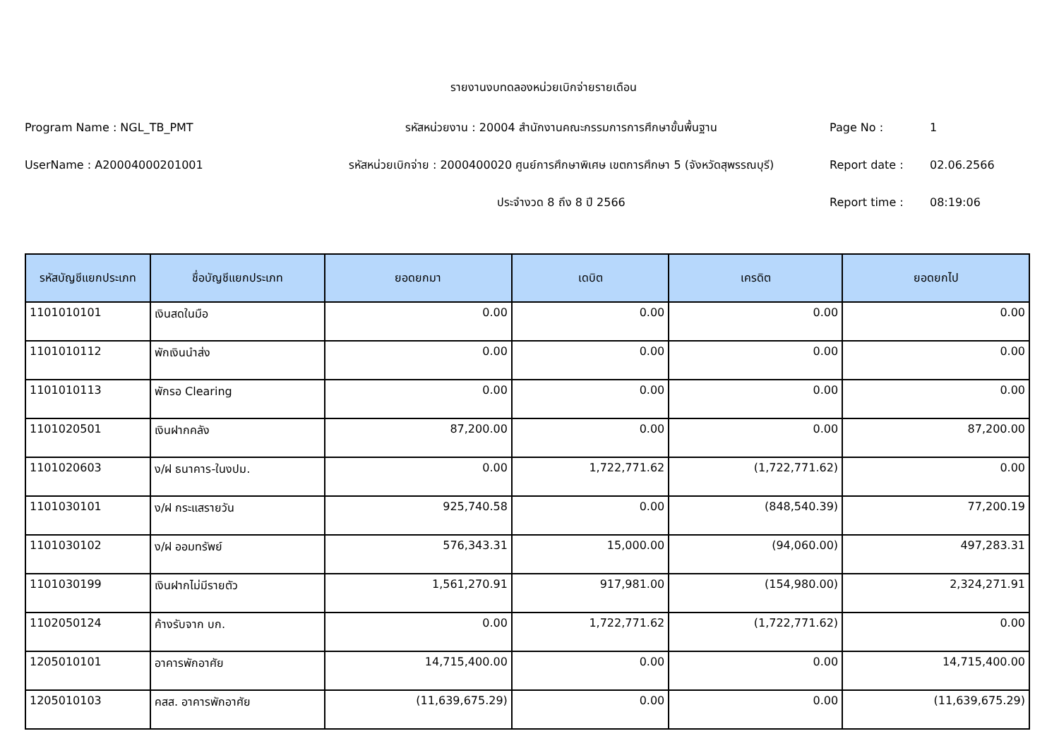รายงานงบทดลองหน่วยเบิกจ่ายรายเดือน
Program Name : NGL_TB_PMT รหัสหน่วยงาน : 20004 สำนักงานคณะกรรมการการศึกษาขั้นพื้นฐาน Page No : 1
UserName : A20004000201001
รหัสหน่วยเบิกจ่าย : 2000400020 ศูนย์การศึกษาพิเศษ เขตการศึกษา 5 (จังหวัดสุพรรณบุรี)
Report date : 02.06.2566
ประจำงวด 8 ถึง 8 ปี 2566 Report time : 08:19:06
| รหัสบัญชีแยกประเภท | ชื่อบัญชีแยกประเภท | ยอดยกมา | เดบิต | เครดิต | ยอดยกไป |
| --- | --- | --- | --- | --- | --- |
| 1101010101 | เงินสดในมือ | 0.00 | 0.00 | 0.00 | 0.00 |
| 1101010112 | พักเงินนำส่ง | 0.00 | 0.00 | 0.00 | 0.00 |
| 1101010113 | พักรอ Clearing | 0.00 | 0.00 | 0.00 | 0.00 |
| 1101020501 | เงินฝากคลัง | 87,200.00 | 0.00 | 0.00 | 87,200.00 |
| 1101020603 | ง/ฝ ธนาคาร-ในงปม. | 0.00 | 1,722,771.62 | (1,722,771.62) | 0.00 |
| 1101030101 | ง/ฝ กระแสรายวัน | 925,740.58 | 0.00 | (848,540.39) | 77,200.19 |
| 1101030102 | ง/ฝ ออมทรัพย์ | 576,343.31 | 15,000.00 | (94,060.00) | 497,283.31 |
| 1101030199 | เงินฝากไม่มีรายตัว | 1,561,270.91 | 917,981.00 | (154,980.00) | 2,324,271.91 |
| 1102050124 | ค้างรับจาก บก. | 0.00 | 1,722,771.62 | (1,722,771.62) | 0.00 |
| 1205010101 | อาคารพักอาศัย | 14,715,400.00 | 0.00 | 0.00 | 14,715,400.00 |
| 1205010103 | คสส. อาคารพักอาศัย | (11,639,675.29) | 0.00 | 0.00 | (11,639,675.29) |